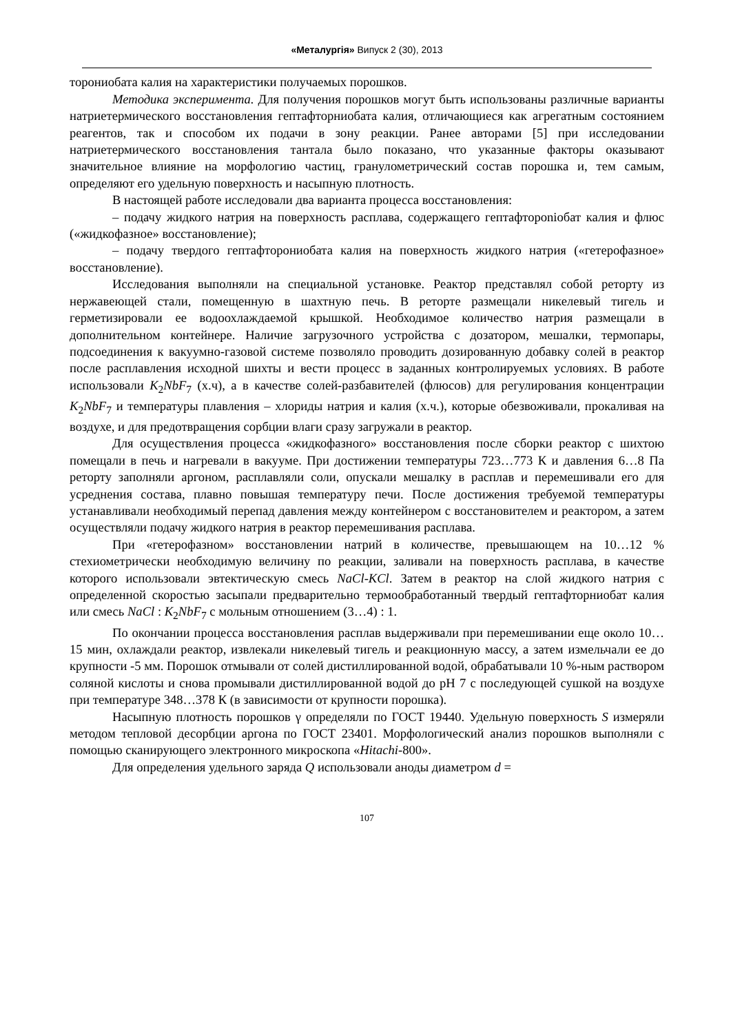«Металургія» Випуск 2 (30), 2013
торониобата калия на характеристики получаемых порошков.
Методика эксперимента. Для получения порошков могут быть использованы различные варианты натриетермического восстановления гептафторниобата калия, отличающиеся как агрегатным состоянием реагентов, так и способом их подачи в зону реакции. Ранее авторами [5] при исследовании натриетермического восстановления тантала было показано, что указанные факторы оказывают значительное влияние на морфологию частиц, гранулометрический состав порошка и, тем самым, определяют его удельную поверхность и насыпную плотность.
В настоящей работе исследовали два варианта процесса восстановления:
– подачу жидкого натрия на поверхность расплава, содержащего гептафтороniобат калия и флюс («жидкофазное» восстановление);
– подачу твердого гептафторониобата калия на поверхность жидкого натрия («гетерофазное» восстановление).
Исследования выполняли на специальной установке. Реактор представлял собой реторту из нержавеющей стали, помещенную в шахтную печь. В реторте размещали никелевый тигель и герметизировали ее водоохлаждаемой крышкой. Необходимое количество натрия размещали в дополнительном контейнере. Наличие загрузочного устройства с дозатором, мешалки, термопары, подсоединения к вакуумно-газовой системе позволяло проводить дозированную добавку солей в реактор после расплавления исходной шихты и вести процесс в заданных контролируемых условиях. В работе использовали K<sub>2</sub>NbF<sub>7</sub> (х.ч), а в качестве солей-разбавителей (флюсов) для регулирования концентрации K<sub>2</sub>NbF<sub>7</sub> и температуры плавления – хлориды натрия и калия (х.ч.), которые обезвоживали, прокаливая на воздухе, и для предотвращения сорбции влаги сразу загружали в реактор.
Для осуществления процесса «жидкофазного» восстановления после сборки реактор с шихтою помещали в печь и нагревали в вакууме. При достижении температуры 723…773 К и давления 6…8 Па реторту заполняли аргоном, расплавляли соли, опускали мешалку в расплав и перемешивали его для усреднения состава, плавно повышая температуру печи. После достижения требуемой температуры устанавливали необходимый перепад давления между контейнером с восстановителем и реактором, а затем осуществляли подачу жидкого натрия в реактор перемешивания расплава.
При «гетерофазном» восстановлении натрий в количестве, превышающем на 10…12 % стехиометрически необходимую величину по реакции, заливали на поверхность расплава, в качестве которого использовали эвтектическую смесь NaCl-KCl. Затем в реактор на слой жидкого натрия с определенной скоростью засыпали предварительно термообработанный твердый гептафторниобат калия или смесь NaCl : K<sub>2</sub>NbF<sub>7</sub> с мольным отношением (3…4) : 1.
По окончании процесса восстановления расплав выдерживали при перемешивании еще около 10…15 мин, охлаждали реактор, извлекали никелевый тигель и реакционную массу, а затем измельчали ее до крупности -5 мм. Порошок отмывали от солей дистиллированной водой, обрабатывали 10 %-ным раствором соляной кислоты и снова промывали дистиллированной водой до pH 7 с последующей сушкой на воздухе при температуре 348…378 К (в зависимости от крупности порошка).
Насыпную плотность порошков γ определяли по ГОСТ 19440. Удельную поверхность S измеряли методом тепловой десорбции аргона по ГОСТ 23401. Морфологический анализ порошков выполняли с помощью сканирующего электронного микроскопа «Hitachi-800».
Для определения удельного заряда Q использовали аноды диаметром d =
107